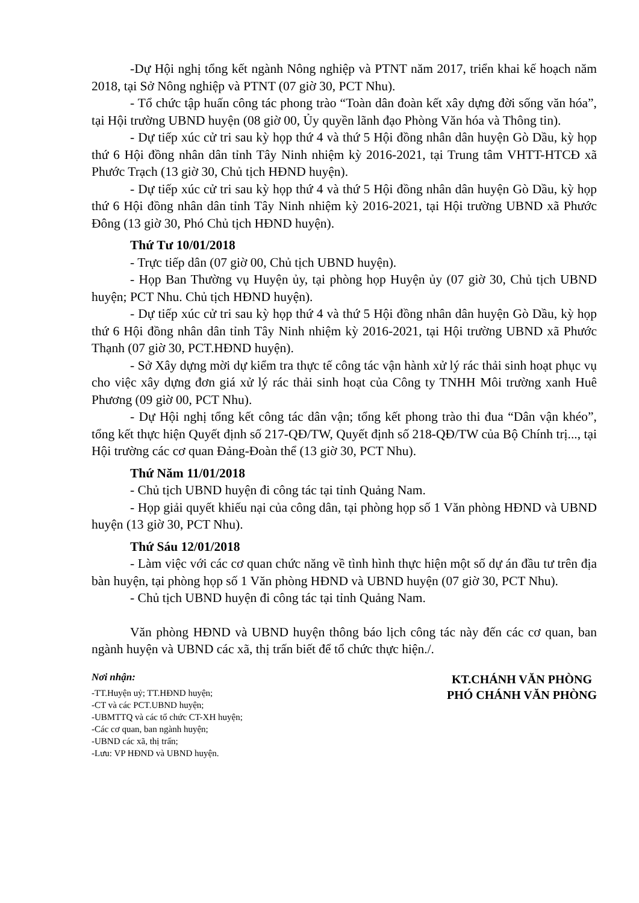-Dự Hội nghị tổng kết ngành Nông nghiệp và PTNT năm 2017, triển khai kế hoạch năm 2018, tại Sở Nông nghiệp và PTNT (07 giờ 30, PCT Nhu).
- Tổ chức tập huấn công tác phong trào “Toàn dân đoàn kết xây dựng đời sống văn hóa”, tại Hội trường UBND huyện (08 giờ 00, Ủy quyền lãnh đạo Phòng Văn hóa và Thông tin).
- Dự tiếp xúc cử tri sau kỳ họp thứ 4 và thứ 5 Hội đồng nhân dân huyện Gò Dầu, kỳ họp thứ 6 Hội đồng nhân dân tỉnh Tây Ninh nhiệm kỳ 2016-2021, tại Trung tâm VHTT-HTCĐ xã Phước Trạch (13 giờ 30, Chủ tịch HĐND huyện).
- Dự tiếp xúc cử tri sau kỳ họp thứ 4 và thứ 5 Hội đồng nhân dân huyện Gò Dầu, kỳ họp thứ 6 Hội đồng nhân dân tỉnh Tây Ninh nhiệm kỳ 2016-2021, tại Hội trường UBND xã Phước Đông (13 giờ 30, Phó Chủ tịch HĐND huyện).
Thứ Tư 10/01/2018
- Trực tiếp dân (07 giờ 00, Chủ tịch UBND huyện).
- Họp Ban Thường vụ Huyện ủy, tại phòng họp Huyện ủy (07 giờ 30, Chủ tịch UBND huyện; PCT Nhu. Chủ tịch HĐND huyện).
- Dự tiếp xúc cử tri sau kỳ họp thứ 4 và thứ 5 Hội đồng nhân dân huyện Gò Dầu, kỳ họp thứ 6 Hội đồng nhân dân tỉnh Tây Ninh nhiệm kỳ 2016-2021, tại Hội trường UBND xã Phước Thạnh (07 giờ 30, PCT.HĐND huyện).
- Sở Xây dựng mời dự kiểm tra thực tế công tác vận hành xử lý rác thải sinh hoạt phục vụ cho việc xây dựng đơn giá xử lý rác thải sinh hoạt của Công ty TNHH Môi trường xanh Huê Phương (09 giờ 00, PCT Nhu).
- Dự Hội nghị tổng kết công tác dân vận; tổng kết phong trào thi đua “Dân vận khéo”, tổng kết thực hiện Quyết định số 217-QĐ/TW, Quyết định số 218-QĐ/TW của Bộ Chính trị..., tại Hội trường các cơ quan Đảng-Đoàn thể (13 giờ 30, PCT Nhu).
Thứ Năm 11/01/2018
- Chủ tịch UBND huyện đi công tác tại tỉnh Quảng Nam.
- Họp giải quyết khiếu nại của công dân, tại phòng họp số 1 Văn phòng HĐND và UBND huyện (13 giờ 30, PCT Nhu).
Thứ Sáu 12/01/2018
- Làm việc với các cơ quan chức năng về tình hình thực hiện một số dự án đầu tư trên địa bàn huyện, tại phòng họp số 1 Văn phòng HĐND và UBND huyện (07 giờ 30, PCT Nhu).
- Chủ tịch UBND huyện đi công tác tại tỉnh Quảng Nam.
Văn phòng HĐND và UBND huyện thông báo lịch công tác này đến các cơ quan, ban ngành huyện và UBND các xã, thị trấn biết để tổ chức thực hiện./.
Nơi nhận:
-TT.Huyện uỷ; TT.HĐND huyện;
-CT và các PCT.UBND huyện;
-UBMTTQ và các tổ chức CT-XH huyện;
-Các cơ quan, ban ngành huyện;
-UBND các xã, thị trấn;
-Lưu: VP HĐND và UBND huyện.
KT.CHÁNH VĂN PHÒNG
PHÓ CHÁNH VĂN PHÒNG